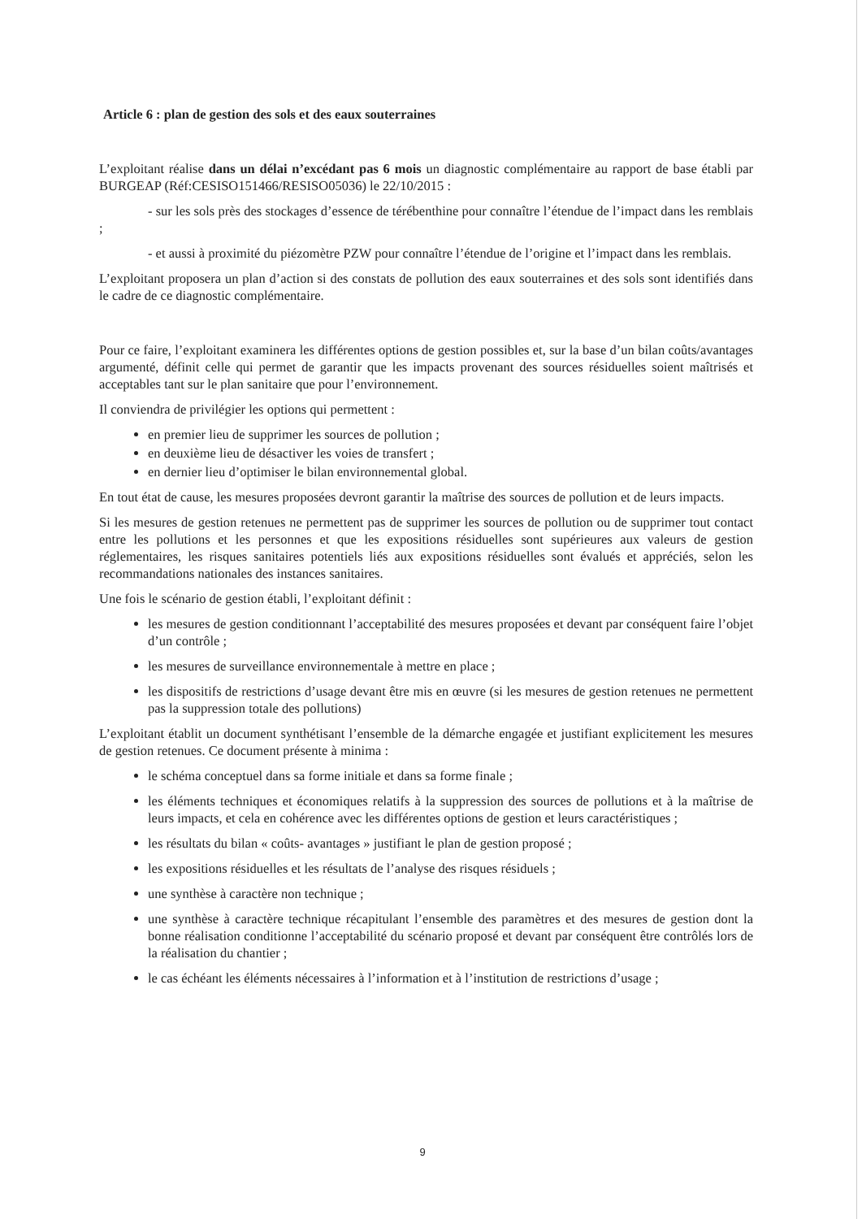Article 6 : plan de gestion des sols et des eaux souterraines
L’exploitant réalise dans un délai n’excédant pas 6 mois un diagnostic complémentaire au rapport de base établi par BURGEAP (Réf:CESISO151466/RESISO05036) le 22/10/2015 :
- sur les sols près des stockages d’essence de térébenthine pour connaître l’étendue de l’impact dans les remblais ;
- et aussi à proximité du piézomètre PZW pour connaître l’étendue de l’origine et l’impact dans les remblais.
L’exploitant proposera un plan d’action si des constats de pollution des eaux souterraines et des sols sont identifiés dans le cadre de ce diagnostic complémentaire.
Pour ce faire, l’exploitant examinera les différentes options de gestion possibles et, sur la base d’un bilan coûts/avantages argumenté, définit celle qui permet de garantir que les impacts provenant des sources résiduelles soient maîtrisés et acceptables tant sur le plan sanitaire que pour l’environnement.
Il conviendra de privilégier les options qui permettent :
en premier lieu de supprimer les sources de pollution ;
en deuxième lieu de désactiver les voies de transfert ;
en dernier lieu d’optimiser le bilan environnemental global.
En tout état de cause, les mesures proposées devront garantir la maîtrise des sources de pollution et de leurs impacts.
Si les mesures de gestion retenues ne permettent pas de supprimer les sources de pollution ou de supprimer tout contact entre les pollutions et les personnes et que les expositions résiduelles sont supérieures aux valeurs de gestion réglementaires, les risques sanitaires potentiels liés aux expositions résiduelles sont évalués et appréciés, selon les recommandations nationales des instances sanitaires.
Une fois le scénario de gestion établi, l’exploitant définit :
les mesures de gestion conditionnant l’acceptabilité des mesures proposées et devant par conséquent faire l’objet d’un contrôle ;
les mesures de surveillance environnementale à mettre en place ;
les dispositifs de restrictions d’usage devant être mis en œuvre (si les mesures de gestion retenues ne permettent pas la suppression totale des pollutions)
L’exploitant établit un document synthétisant l’ensemble de la démarche engagée et justifiant explicitement les mesures de gestion retenues. Ce document présente à minima :
le schéma conceptuel dans sa forme initiale et dans sa forme finale ;
les éléments techniques et économiques relatifs à la suppression des sources de pollutions et à la maîtrise de leurs impacts, et cela en cohérence avec les différentes options de gestion et leurs caractéristiques ;
les résultats du bilan « coûts- avantages » justifiant le plan de gestion proposé ;
les expositions résiduelles et les résultats de l’analyse des risques résiduels ;
une synthèse à caractère non technique ;
une synthèse à caractère technique récapitulant l’ensemble des paramètres et des mesures de gestion dont la bonne réalisation conditionne l’acceptabilité du scénario proposé et devant par conséquent être contrôlés lors de la réalisation du chantier ;
le cas échéant les éléments nécessaires à l’information et à l’institution de restrictions d’usage ;
9